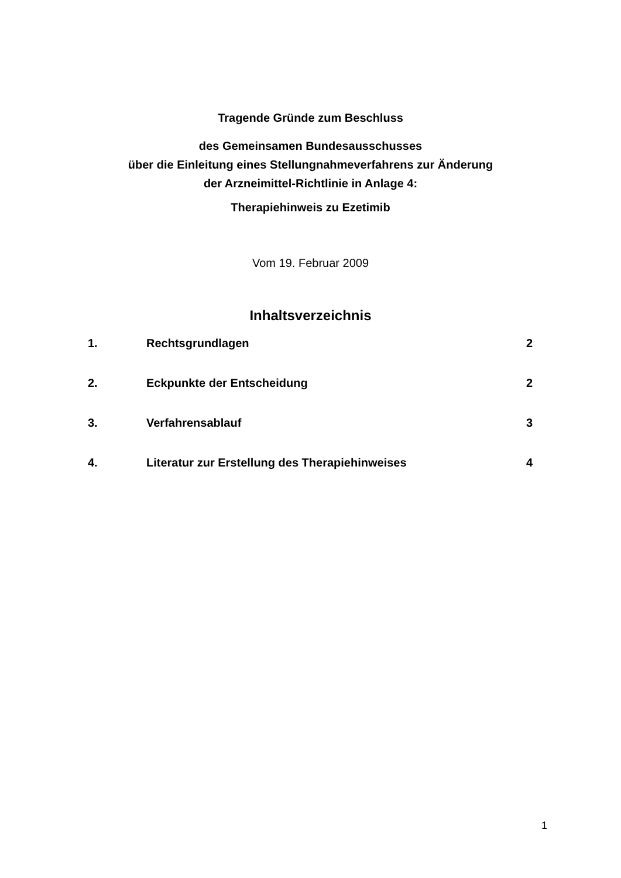Tragende Gründe zum Beschluss
des Gemeinsamen Bundesausschusses
über die Einleitung eines Stellungnahmeverfahrens zur Änderung
der Arzneimittel-Richtlinie in Anlage 4:
Therapiehinweis zu Ezetimib
Vom 19. Februar 2009
Inhaltsverzeichnis
1. Rechtsgrundlagen 2
2. Eckpunkte der Entscheidung 2
3. Verfahrensablauf 3
4. Literatur zur Erstellung des Therapiehinweises 4
1